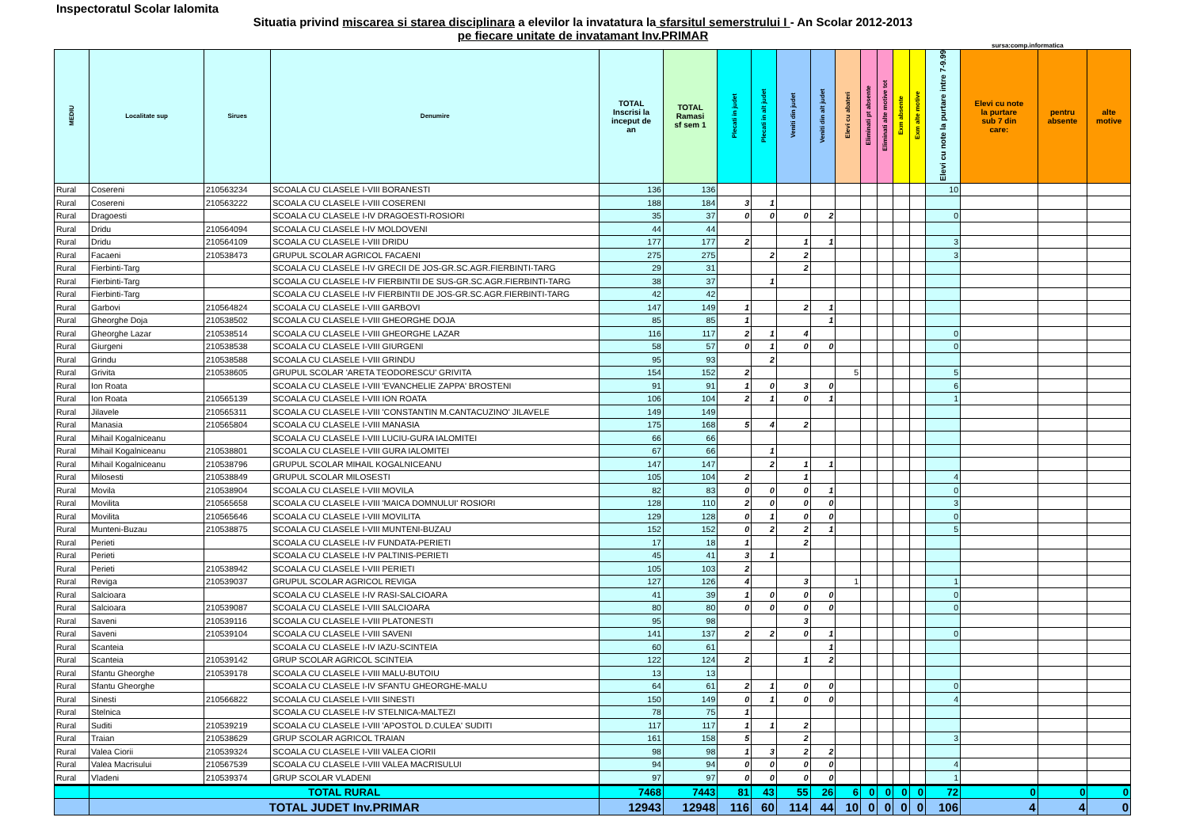Inspectoratul Scolar Ialomita
Situatia privind miscarea si starea disciplinara a elevilor la invatatura la sfarsitul semerstrului I - An Scolar 2012-2013
pe fiecare unitate de invatamant Inv.PRIMAR
sursa:comp.informatica
| MEDIU | Localitate sup | Sirues | Denumire | TOTAL Inscrisi la inceput de an | TOTAL Ramasi sf sem 1 | Plecati in judet | Plecati in alt judet | Veniti din judet | Veniti din alt judet | Elevi cu abateri | Eliminati pt absente | Eliminati alte motive tot | Exm absente | Exm alte motive | Elevi cu note la purtare intre 7-9.99 | Elevi cu note la purtare sub 7 din care: | pentru absente | alte motive |
| --- | --- | --- | --- | --- | --- | --- | --- | --- | --- | --- | --- | --- | --- | --- | --- | --- | --- | --- |
| Rural | Cosereni | 210563234 | SCOALA CU CLASELE I-VIII BORANESTI | 136 | 136 | | | | | | | | | | 10 | | | |
| Rural | Cosereni | 210563222 | SCOALA CU CLASELE I-VIII COSERENI | 188 | 184 | 3 | 1 | | | | | | | | | | | |
| Rural | Dragoesti | | SCOALA CU CLASELE I-IV DRAGOESTI-ROSIORI | 35 | 37 | 0 | 0 | 0 | 2 | | | | | | 0 | | | |
| Rural | Dridu | 210564094 | SCOALA CU CLASELE I-IV MOLDOVENI | 44 | 44 | | | | | | | | | | | | | |
| Rural | Dridu | 210564109 | SCOALA CU CLASELE I-VIII DRIDU | 177 | 177 | 2 | | 1 | 1 | | | | | | 3 | | | |
| Rural | Facaeni | 210538473 | GRUPUL SCOLAR AGRICOL FACAENI | 275 | 275 | | 2 | 2 | | | | | | | 3 | | | |
| Rural | Fierbinti-Targ | | SCOALA CU CLASELE I-IV GRECII DE JOS-GR.SC.AGR.FIERBINTI-TARG | 29 | 31 | | | 2 | | | | | | | | | | |
| Rural | Fierbinti-Targ | | SCOALA CU CLASELE I-IV FIERBINTII DE SUS-GR.SC.AGR.FIERBINTI-TARG | 38 | 37 | | 1 | | | | | | | | | | | |
| Rural | Fierbinti-Targ | | SCOALA CU CLASELE I-IV FIERBINTII DE JOS-GR.SC.AGR.FIERBINTI-TARG | 42 | 42 | | | | | | | | | | | | | |
| Rural | Garbovi | 210564824 | SCOALA CU CLASELE I-VIII GARBOVI | 147 | 149 | 1 | | 2 | 1 | | | | | | | | | |
| Rural | Gheorghe Doja | 210538502 | SCOALA CU CLASELE I-VIII GHEORGHE DOJA | 85 | 85 | 1 | | | 1 | | | | | | | | | |
| Rural | Gheorghe Lazar | 210538514 | SCOALA CU CLASELE I-VIII GHEORGHE LAZAR | 116 | 117 | 2 | 1 | 4 | | | | | | | 0 | | | |
| Rural | Giurgeni | 210538538 | SCOALA CU CLASELE I-VIII GIURGENI | 58 | 57 | 0 | 1 | 0 | 0 | | | | | | 0 | | | |
| Rural | Grindu | 210538588 | SCOALA CU CLASELE I-VIII GRINDU | 95 | 93 | | 2 | | | | | | | | | | | |
| Rural | Grivita | 210538605 | GRUPUL SCOLAR 'ARETA TEODORESCU' GRIVITA | 154 | 152 | 2 | | | | 5 | | | | | 5 | | | |
| Rural | Ion Roata | | SCOALA CU CLASELE I-VIII 'EVANCHELIE ZAPPA' BROSTENI | 91 | 91 | 1 | 0 | 3 | 0 | | | | | | 6 | | | |
| Rural | Ion Roata | 210565139 | SCOALA CU CLASELE I-VIII ION ROATA | 106 | 104 | 2 | 1 | 0 | 1 | | | | | | 1 | | | |
| Rural | Jilavele | 210565311 | SCOALA CU CLASELE I-VIII 'CONSTANTIN M.CANTACUZINO' JILAVELE | 149 | 149 | | | | | | | | | | | | | |
| Rural | Manasia | 210565804 | SCOALA CU CLASELE I-VIII MANASIA | 175 | 168 | 5 | 4 | 2 | | | | | | | | | | |
| Rural | Mihail Kogalniceanu | | SCOALA CU CLASELE I-VIII LUCIU-GURA IALOMITEI | 66 | 66 | | | | | | | | | | | | | |
| Rural | Mihail Kogalniceanu | 210538801 | SCOALA CU CLASELE I-VIII GURA IALOMITEI | 67 | 66 | | 1 | | | | | | | | | | | |
| Rural | Mihail Kogalniceanu | 210538796 | GRUPUL SCOLAR MIHAIL KOGALNICEANU | 147 | 147 | | 2 | 1 | 1 | | | | | | | | | |
| Rural | Milosesti | 210538849 | GRUPUL SCOLAR MILOSESTI | 105 | 104 | 2 | | 1 | | | | | | | 4 | | | |
| Rural | Movila | 210538904 | SCOALA CU CLASELE I-VIII MOVILA | 82 | 83 | 0 | 0 | 0 | 1 | | | | | | 0 | | | |
| Rural | Movilita | 210565658 | SCOALA CU CLASELE I-VIII 'MAICA DOMNULUI' ROSIORI | 128 | 110 | 2 | 0 | 0 | 0 | | | | | | 3 | | | |
| Rural | Movilita | 210565646 | SCOALA CU CLASELE I-VIII MOVILITA | 129 | 128 | 0 | 1 | 0 | 0 | | | | | | 0 | | | |
| Rural | Munteni-Buzau | 210538875 | SCOALA CU CLASELE I-VIII MUNTENI-BUZAU | 152 | 152 | 0 | 2 | 2 | 1 | | | | | | 5 | | | |
| Rural | Perieti | | SCOALA CU CLASELE I-IV FUNDATA-PERIETI | 17 | 18 | 1 | | 2 | | | | | | | | | | |
| Rural | Perieti | | SCOALA CU CLASELE I-IV PALTINIS-PERIETI | 45 | 41 | 3 | 1 | | | | | | | | | | | |
| Rural | Perieti | 210538942 | SCOALA CU CLASELE I-VIII PERIETI | 105 | 103 | 2 | | | | | | | | | | | | |
| Rural | Reviga | 210539037 | GRUPUL SCOLAR AGRICOL REVIGA | 127 | 126 | 4 | | 3 | | 1 | | | | | 1 | | | |
| Rural | Salcioara | | SCOALA CU CLASELE I-IV RASI-SALCIOARA | 41 | 39 | 1 | 0 | 0 | 0 | | | | | | 0 | | | |
| Rural | Salcioara | 210539087 | SCOALA CU CLASELE I-VIII SALCIOARA | 80 | 80 | 0 | 0 | 0 | 0 | | | | | | 0 | | | |
| Rural | Saveni | 210539116 | SCOALA CU CLASELE I-VIII PLATONESTI | 95 | 98 | | | 3 | | | | | | | | | | |
| Rural | Saveni | 210539104 | SCOALA CU CLASELE I-VIII SAVENI | 141 | 137 | 2 | 2 | 0 | 1 | | | | | | 0 | | | |
| Rural | Scanteia | | SCOALA CU CLASELE I-IV IAZU-SCINTEIA | 60 | 61 | | | | 1 | | | | | | | | | |
| Rural | Scanteia | 210539142 | GRUP SCOLAR AGRICOL SCINTEIA | 122 | 124 | 2 | | 1 | 2 | | | | | | | | | |
| Rural | Sfantu Gheorghe | 210539178 | SCOALA CU CLASELE I-VIII MALU-BUTOIU | 13 | 13 | | | | | | | | | | | | | |
| Rural | Sfantu Gheorghe | | SCOALA CU CLASELE I-IV SFANTU GHEORGHE-MALU | 64 | 61 | 2 | 1 | 0 | 0 | | | | | | 0 | | | |
| Rural | Sinesti | 210566822 | SCOALA CU CLASELE I-VIII SINESTI | 150 | 149 | 0 | 1 | 0 | 0 | | | | | | 4 | | | |
| Rural | Stelnica | | SCOALA CU CLASELE I-IV STELNICA-MALTEZI | 78 | 75 | 1 | | | | | | | | | | | | |
| Rural | Suditi | 210539219 | SCOALA CU CLASELE I-VIII 'APOSTOL D.CULEA' SUDITI | 117 | 117 | 1 | 1 | 2 | | | | | | | | | | |
| Rural | Traian | 210538629 | GRUP SCOLAR AGRICOL TRAIAN | 161 | 158 | 5 | | 2 | | | | | | | 3 | | | |
| Rural | Valea Ciorii | 210539324 | SCOALA CU CLASELE I-VIII VALEA CIORII | 98 | 98 | 1 | 3 | 2 | 2 | | | | | | | | | |
| Rural | Valea Macrisului | 210567539 | SCOALA CU CLASELE I-VIII VALEA MACRISULUI | 94 | 94 | 0 | 0 | 0 | 0 | | | | | | 4 | | | |
| Rural | Vladeni | 210539374 | GRUP SCOLAR VLADENI | 97 | 97 | 0 | 0 | 0 | 0 | | | | | | 1 | | | |
| | TOTAL RURAL | | | 7468 | 7443 | 81 | 43 | 55 | 26 | 6 | 0 | 0 | 0 | 0 | 72 | 0 | 0 | 0 |
| | TOTAL JUDET Inv.PRIMAR | | | 12943 | 12948 | 116 | 60 | 114 | 44 | 10 | 0 | 0 | 0 | 0 | 106 | 4 | 4 | 0 |